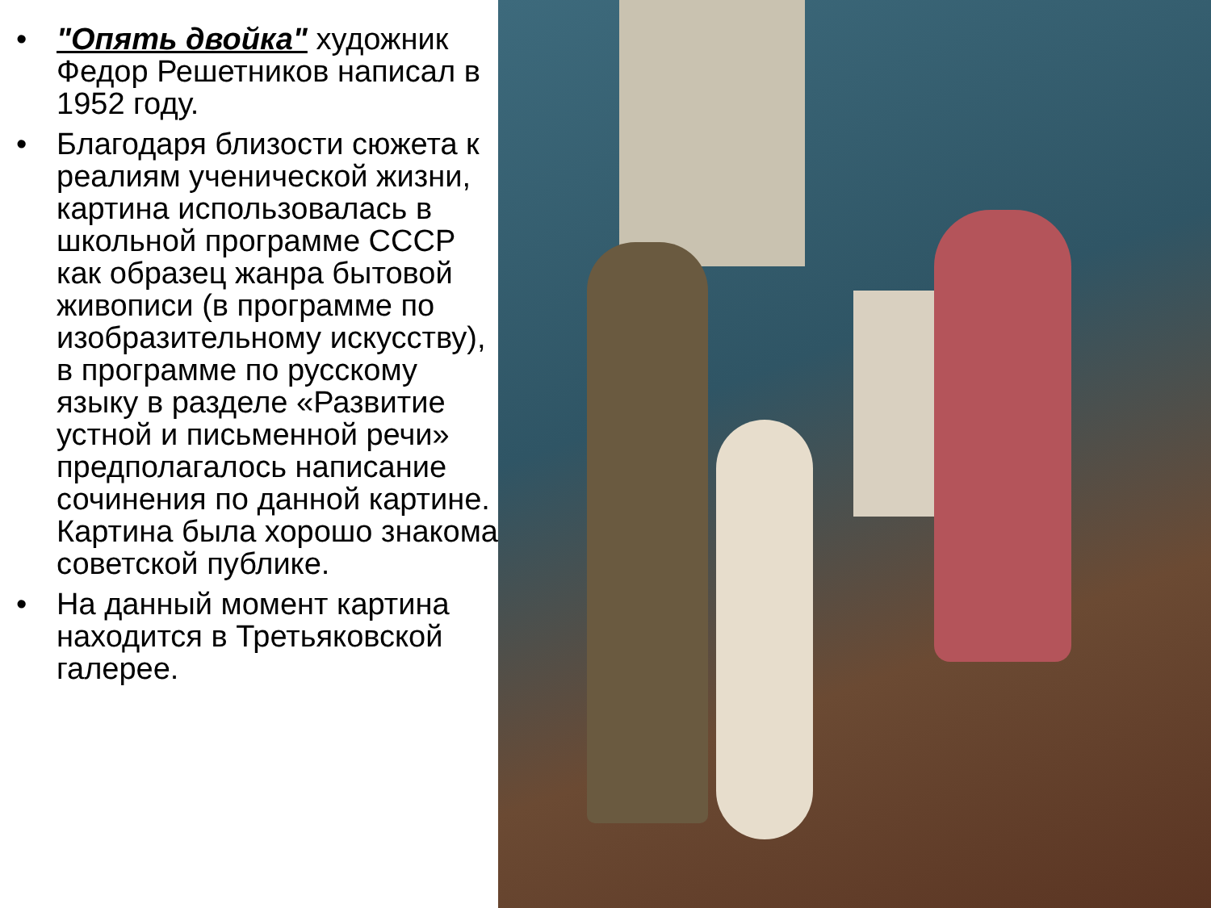• "Опять двойка" художник Федор Решетников написал в 1952 году.
• Благодаря близости сюжета к реалиям ученической жизни, картина использовалась в школьной программе СССР как образец жанра бытовой живописи (в программе по изобразительному искусству), в программе по русскому языку в разделе «Развитие устной и письменной речи» предполагалось написание сочинения по данной картине. Картина была хорошо знакома советской публике.
• На данный момент картина находится в Третьяковской галерее.